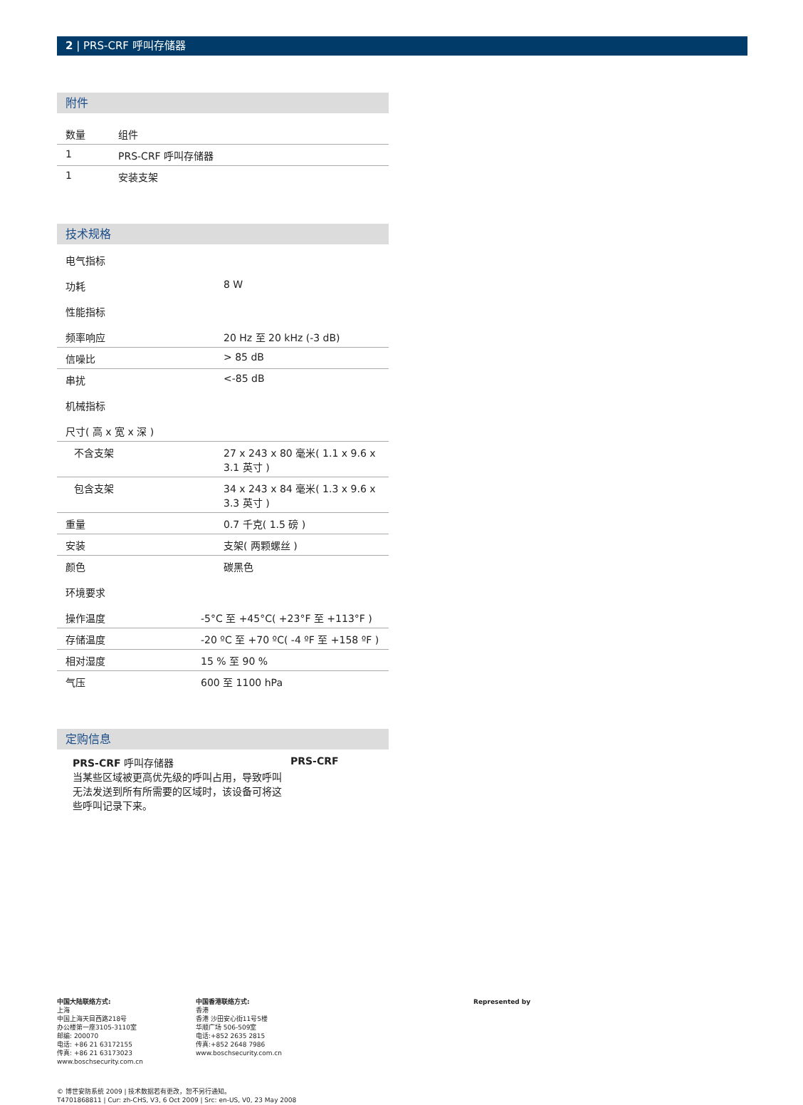2 | PRS-CRF 呼叫存储器
附件
| 数量 | 组件 |
| --- | --- |
| 1 | PRS-CRF 呼叫存储器 |
| 1 | 安装支架 |
技术规格
| 电气指标 | |
| 功耗 | 8 W |
| 性能指标 | |
| 频率响应 | 20 Hz 至 20 kHz (-3 dB) |
| 信噪比 | > 85 dB |
| 串扰 | <-85 dB |
| 机械指标 | |
| 尺寸( 高 x 宽 x 深 ) | |
| 不含支架 | 27 x 243 x 80 毫米( 1.1 x 9.6 x 3.1 英寸 ) |
| 包含支架 | 34 x 243 x 84 毫米( 1.3 x 9.6 x 3.3 英寸 ) |
| 重量 | 0.7 千克( 1.5 磅 ) |
| 安装 | 支架( 两颗螺丝 ) |
| 颜色 | 碳黑色 |
| 环境要求 | |
| 操作温度 | -5°C 至 +45°C( +23°F 至 +113°F ) |
| 存储温度 | -20 ºC 至 +70 ºC( -4 ºF 至 +158 ºF ) |
| 相对湿度 | 15 % 至 90 % |
| 气压 | 600 至 1100 hPa |
定购信息
PRS-CRF 呼叫存储器
当某些区域被更高优先级的呼叫占用，导致呼叫无法发送到所有所需要的区域时，该设备可将这些呼叫记录下来。
PRS-CRF
中国大陆联络方式:
上海
中国上海天目西路218号
办公楼第一座3105-3110室
邮编: 200070
电话: +86 21 63172155
传真: +86 21 63173023
www.boschsecurity.com.cn
中国香港联络方式:
香港
香港 沙田安心街11号5楼
华顺广场 506-509室
电话:+852 2635 2815
传真:+852 2648 7986
www.boschsecurity.com.cn
Represented by
© 博世安防系统 2009 | 技术数据若有更改，恕不另行通知。
T4701868811 | Cur: zh-CHS, V3, 6 Oct 2009 | Src: en-US, V0, 23 May 2008